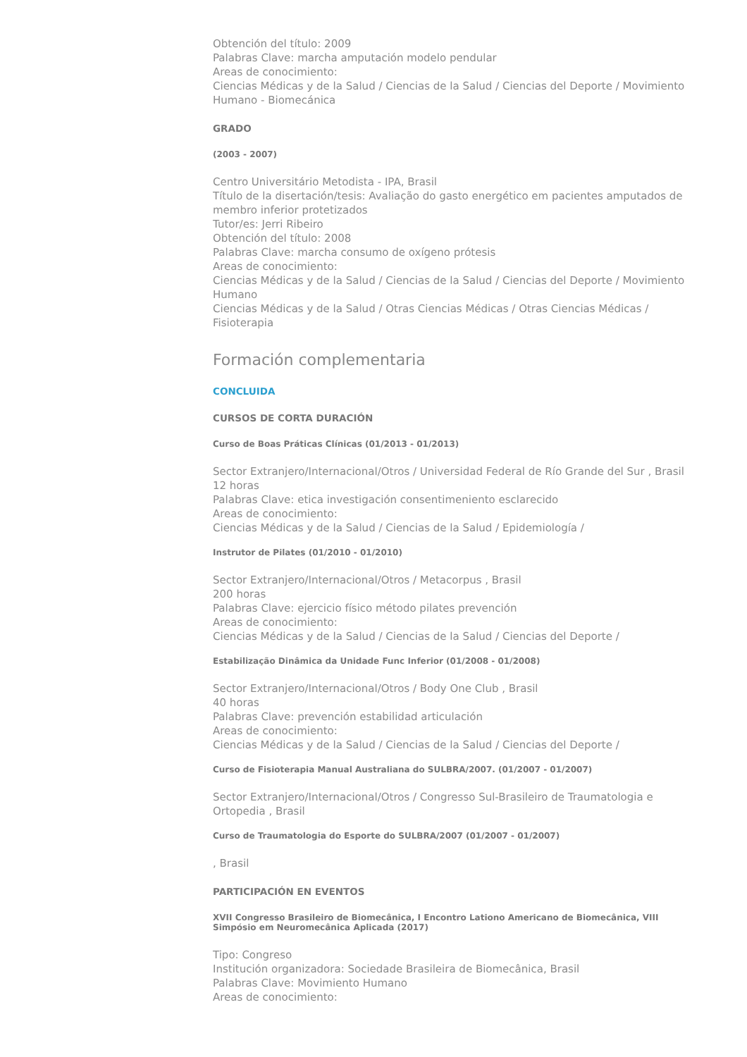Obtención del título: 2009
Palabras Clave: marcha amputación modelo pendular
Areas de conocimiento:
Ciencias Médicas y de la Salud / Ciencias de la Salud / Ciencias del Deporte / Movimiento Humano - Biomecánica
GRADO
(2003 - 2007)
Centro Universitário Metodista - IPA, Brasil
Título de la disertación/tesis: Avaliação do gasto energético em pacientes amputados de membro inferior protetizados
Tutor/es: Jerri Ribeiro
Obtención del título: 2008
Palabras Clave: marcha consumo de oxígeno prótesis
Areas de conocimiento:
Ciencias Médicas y de la Salud / Ciencias de la Salud / Ciencias del Deporte / Movimiento Humano
Ciencias Médicas y de la Salud / Otras Ciencias Médicas / Otras Ciencias Médicas / Fisioterapia
Formación complementaria
CONCLUIDA
CURSOS DE CORTA DURACIÓN
Curso de Boas Práticas Clínicas (01/2013 - 01/2013)
Sector Extranjero/Internacional/Otros / Universidad Federal de Río Grande del Sur , Brasil
12 horas
Palabras Clave: etica investigación consentimeniento esclarecido
Areas de conocimiento:
Ciencias Médicas y de la Salud / Ciencias de la Salud / Epidemiología /
Instrutor de Pilates (01/2010 - 01/2010)
Sector Extranjero/Internacional/Otros / Metacorpus , Brasil
200 horas
Palabras Clave: ejercicio físico método pilates prevención
Areas de conocimiento:
Ciencias Médicas y de la Salud / Ciencias de la Salud / Ciencias del Deporte /
Estabilização Dinâmica da Unidade Func Inferior (01/2008 - 01/2008)
Sector Extranjero/Internacional/Otros / Body One Club , Brasil
40 horas
Palabras Clave: prevención estabilidad articulación
Areas de conocimiento:
Ciencias Médicas y de la Salud / Ciencias de la Salud / Ciencias del Deporte /
Curso de Fisioterapia Manual Australiana do SULBRA/2007. (01/2007 - 01/2007)
Sector Extranjero/Internacional/Otros / Congresso Sul-Brasileiro de Traumatologia e Ortopedia , Brasil
Curso de Traumatologia do Esporte do SULBRA/2007 (01/2007 - 01/2007)
, Brasil
PARTICIPACIÓN EN EVENTOS
XVII Congresso Brasileiro de Biomecânica, I Encontro Lationo Americano de Biomecânica, VIII Simpósio em Neuromecânica Aplicada (2017)
Tipo: Congreso
Institución organizadora: Sociedade Brasileira de Biomecânica, Brasil
Palabras Clave: Movimiento Humano
Areas de conocimiento: